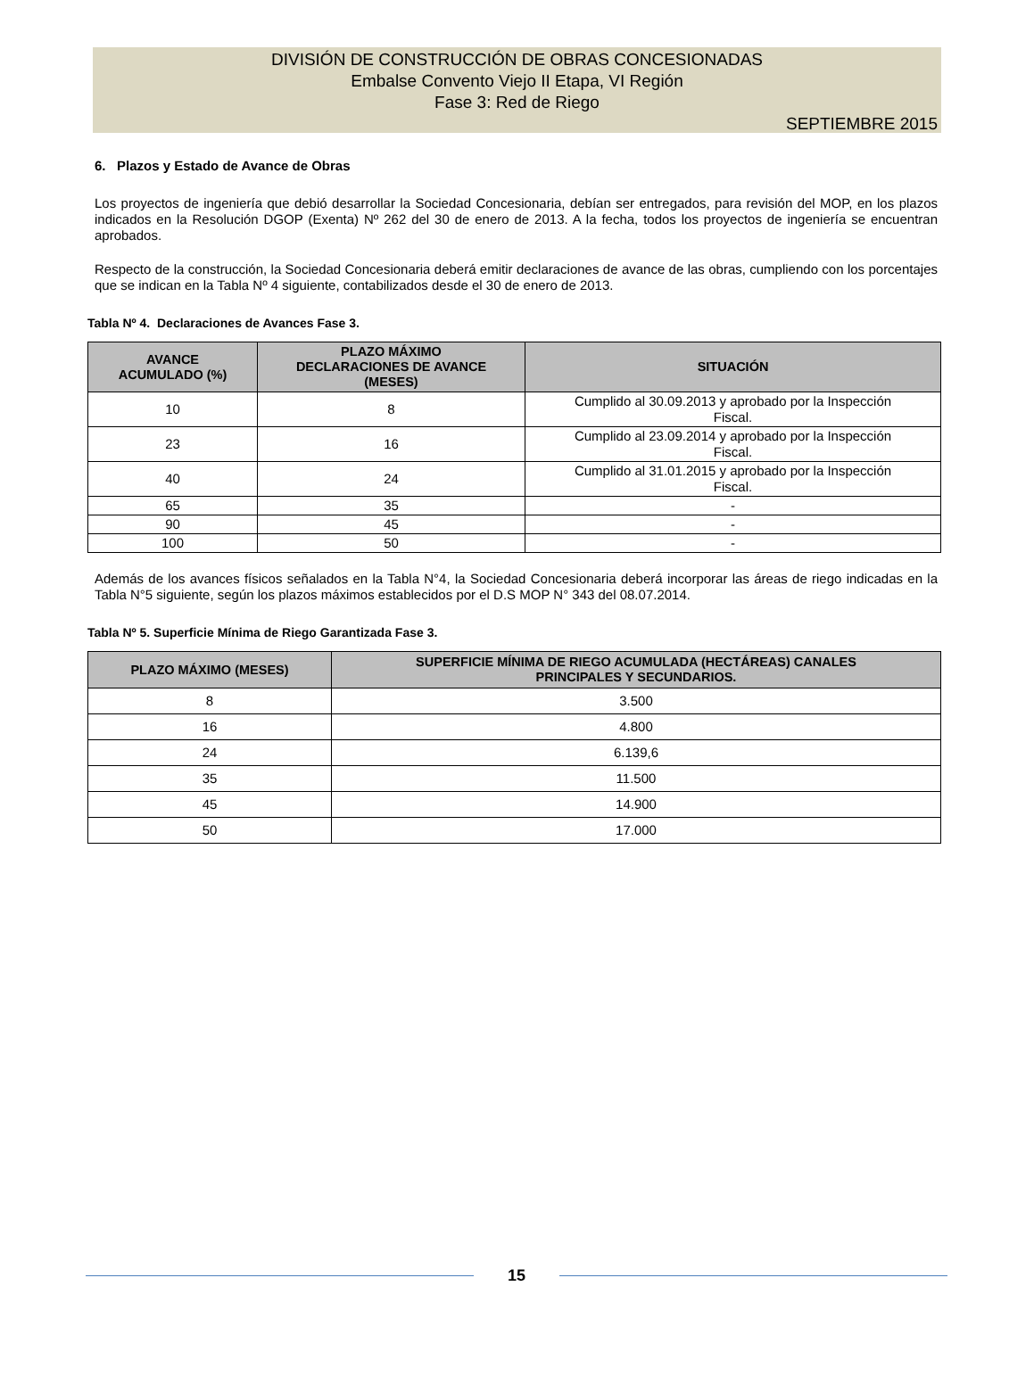DIVISIÓN DE CONSTRUCCIÓN DE OBRAS CONCESIONADAS
Embalse Convento Viejo II Etapa, VI Región
Fase 3: Red de Riego
SEPTIEMBRE 2015
6. Plazos y Estado de Avance de Obras
Los proyectos de ingeniería que debió desarrollar la Sociedad Concesionaria, debían ser entregados, para revisión del MOP, en los plazos indicados en la Resolución DGOP (Exenta) Nº 262 del 30 de enero de 2013. A la fecha, todos los proyectos de ingeniería se encuentran aprobados.
Respecto de la construcción, la Sociedad Concesionaria deberá emitir declaraciones de avance de las obras, cumpliendo con los porcentajes que se indican en la Tabla Nº 4 siguiente, contabilizados desde el 30 de enero de 2013.
Tabla Nº 4. Declaraciones de Avances Fase 3.
| AVANCE ACUMULADO (%) | PLAZO MÁXIMO DECLARACIONES DE AVANCE (MESES) | SITUACIÓN |
| --- | --- | --- |
| 10 | 8 | Cumplido al 30.09.2013 y aprobado por la Inspección Fiscal. |
| 23 | 16 | Cumplido al 23.09.2014 y aprobado por la Inspección Fiscal. |
| 40 | 24 | Cumplido al 31.01.2015 y aprobado por la Inspección Fiscal. |
| 65 | 35 | - |
| 90 | 45 | - |
| 100 | 50 | - |
Además de los avances físicos señalados en la Tabla N°4, la Sociedad Concesionaria deberá incorporar las áreas de riego indicadas en la Tabla N°5 siguiente, según los plazos máximos establecidos por el D.S MOP N° 343 del 08.07.2014.
Tabla Nº 5. Superficie Mínima de Riego Garantizada Fase 3.
| PLAZO MÁXIMO (MESES) | SUPERFICIE MÍNIMA DE RIEGO ACUMULADA (HECTÁREAS) CANALES PRINCIPALES Y SECUNDARIOS. |
| --- | --- |
| 8 | 3.500 |
| 16 | 4.800 |
| 24 | 6.139,6 |
| 35 | 11.500 |
| 45 | 14.900 |
| 50 | 17.000 |
15